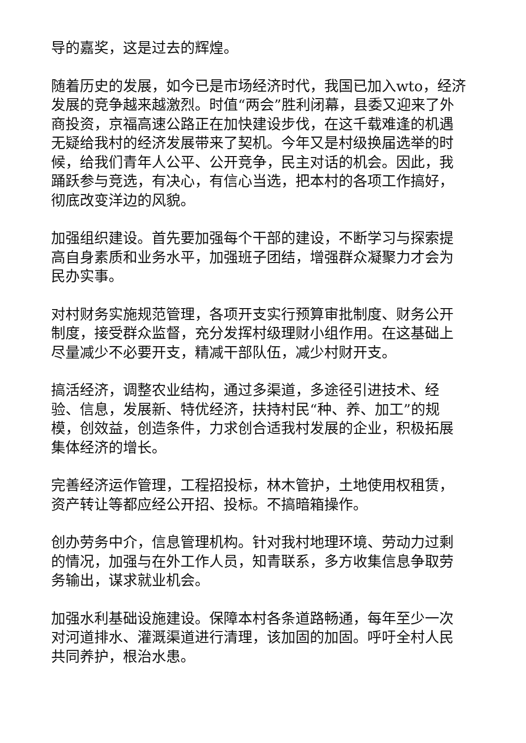导的嘉奖，这是过去的辉煌。
随着历史的发展，如今已是市场经济时代，我国已加入wto，经济发展的竞争越来越激烈。时值“两会”胜利闭幕，县委又迎来了外商投资，京福高速公路正在加快建设步伐，在这千载难逢的机遇无疑给我村的经济发展带来了契机。今年又是村级换届选举的时候，给我们青年人公平、公开竞争，民主对话的机会。因此，我踊跃参与竞选，有决心，有信心当选，把本村的各项工作搞好，彻底改变洋边的风貌。
加强组织建设。首先要加强每个干部的建设，不断学习与探索提高自身素质和业务水平，加强班子团结，增强群众凝聚力才会为民办实事。
对村财务实施规范管理，各项开支实行预算审批制度、财务公开制度，接受群众监督，充分发挥村级理财小组作用。在这基础上尽量减少不必要开支，精减干部队伍，减少村财开支。
搞活经济，调整农业结构，通过多渠道，多途径引进技术、经验、信息，发展新、特优经济，扶持村民“种、养、加工”的规模，创效益，创造条件，力求创合适我村发展的企业，积极拓展集体经济的增长。
完善经济运作管理，工程招投标，林木管护，土地使用权租赁，资产转让等都应经公开招、投标。不搞暗箱操作。
创办劳务中介，信息管理机构。针对我村地理环境、劳动力过剩的情况，加强与在外工作人员，知青联系，多方收集信息争取劳务输出，谋求就业机会。
加强水利基础设施建设。保障本村各条道路畅通，每年至少一次对河道排水、灌溉渠道进行清理，该加固的加固。呼吁全村人民共同养护，根治水患。